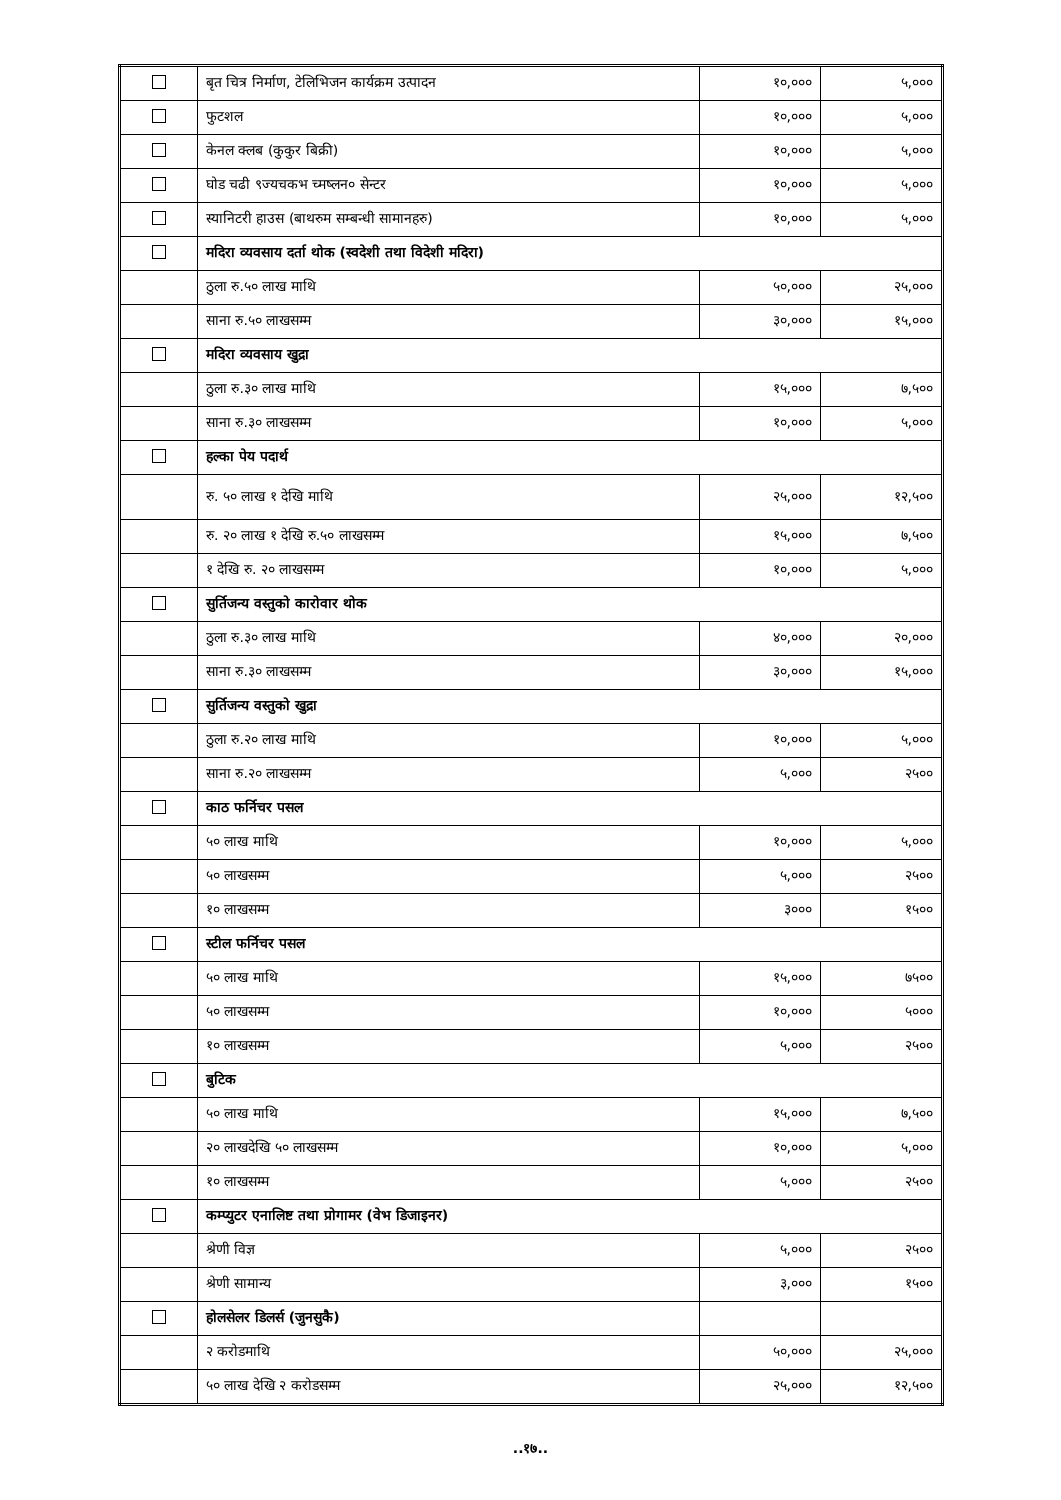| | बृत चित्र निर्माण, टेलिभिजन कार्यक्रम उत्पादन | १०,००० | ५,००० |
| | फुटशल | १०,००० | ५,००० |
| | केनल क्लब (कुकुर बिक्री) | १०,००० | ५,००० |
| | घोड चढी ९ज्यचकभ च्मष्लन० सेन्टर | १०,००० | ५,००० |
| | स्यानिटरी हाउस (बाथरुम सम्बन्धी सामानहरु) | १०,००० | ५,००० |
| | मदिरा व्यवसाय दर्ता थोक (स्वदेशी तथा विदेशी मदिरा) | | |
| | ठुला रु.५० लाख माथि | ५०,००० | २५,००० |
| | साना रु.५० लाखसम्म | ३०,००० | १५,००० |
| | मदिरा व्यवसाय खुद्रा | | |
| | ठुला रु.३० लाख माथि | १५,००० | ७,५०० |
| | साना रु.३० लाखसम्म | १०,००० | ५,००० |
| | हल्का पेय पदार्थ | | |
| | रु. ५० लाख १ देखि माथि | २५,००० | १२,५०० |
| | रु. २० लाख १ देखि रु.५० लाखसम्म | १५,००० | ७,५०० |
| | १ देखि रु. २० लाखसम्म | १०,००० | ५,००० |
| | सुर्तिजन्य वस्तुको कारोवार थोक | | |
| | ठुला रु.३० लाख माथि | ४०,००० | २०,००० |
| | साना रु.३० लाखसम्म | ३०,००० | १५,००० |
| | सुर्तिजन्य वस्तुको खुद्रा | | |
| | ठुला रु.२० लाख माथि | १०,००० | ५,००० |
| | साना रु.२० लाखसम्म | ५,००० | २५०० |
| | काठ फर्निचर पसल | | |
| | ५० लाख माथि | १०,००० | ५,००० |
| | ५० लाखसम्म | ५,००० | २५०० |
| | १० लाखसम्म | ३००० | १५०० |
| | स्टील फर्निचर पसल | | |
| | ५० लाख माथि | १५,००० | ७५०० |
| | ५० लाखसम्म | १०,००० | ५००० |
| | १० लाखसम्म | ५,००० | २५०० |
| | बुटिक | | |
| | ५० लाख माथि | १५,००० | ७,५०० |
| | २० लाखदेखि ५० लाखसम्म | १०,००० | ५,००० |
| | १० लाखसम्म | ५,००० | २५०० |
| | कम्प्युटर एनालिष्ट तथा प्रोगामर (वेभ डिजाइनर) | | |
| | श्रेणी विज्ञ | ५,००० | २५०० |
| | श्रेणी सामान्य | ३,००० | १५०० |
| | होलसेलर डिलर्स (जुनसुकै) | | |
| | २ करोडमाथि | ५०,००० | २५,००० |
| | ५० लाख देखि २ करोडसम्म | २५,००० | १२,५०० |
..१७..